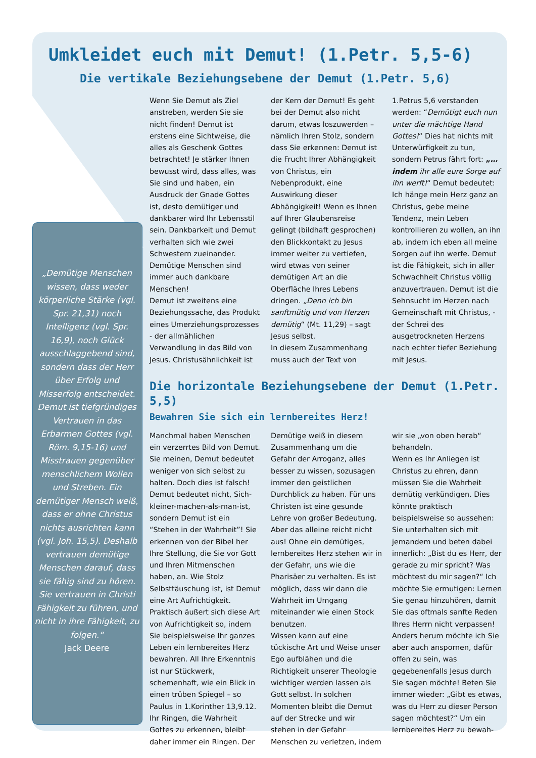Umkleidet euch mit Demut! (1.Petr. 5,5-6)
Die vertikale Beziehungsebene der Demut (1.Petr. 5,6)
„Demütige Menschen wissen, dass weder körperliche Stärke (vgl. Spr. 21,31) noch Intelligenz (vgl. Spr. 16,9), noch Glück ausschlaggebend sind, sondern dass der Herr über Erfolg und Misserfolg entscheidet. Demut ist tiefgründiges Vertrauen in das Erbarmen Gottes (vgl. Röm. 9,15-16) und Misstrauen gegenüber menschlichem Wollen und Streben. Ein demütiger Mensch weiß, dass er ohne Christus nichts ausrichten kann (vgl. Joh. 15,5). Deshalb vertrauen demütige Menschen darauf, dass sie fähig sind zu hören. Sie vertrauen in Christi Fähigkeit zu führen, und nicht in ihre Fähigkeit, zu folgen.“
Jack Deere
Wenn Sie Demut als Ziel anstreben, werden Sie sie nicht finden! Demut ist erstens eine Sichtweise, die alles als Geschenk Gottes betrachtet! Je stärker Ihnen bewusst wird, dass alles, was Sie sind und haben, ein Ausdruck der Gnade Gottes ist, desto demütiger und dankbarer wird Ihr Lebensstil sein. Dankbarkeit und Demut verhalten sich wie zwei Schwestern zueinander. Demütige Menschen sind immer auch dankbare Menschen!
Demut ist zweitens eine Beziehungssache, das Produkt eines Umerziehungsprozesses - der allmählichen Verwandlung in das Bild von Jesus. Christusähnlichkeit ist der Kern der Demut! Es geht bei der Demut also nicht darum, etwas loszuwerden – nämlich Ihren Stolz, sondern dass Sie erkennen: Demut ist die Frucht Ihrer Abhängigkeit von Christus, ein Nebenprodukt, eine Auswirkung dieser Abhängigkeit! Wenn es Ihnen auf Ihrer Glaubensreise gelingt (bildhaft gesprochen) den Blickkontakt zu Jesus immer weiter zu vertiefen, wird etwas von seiner demütigen Art an die Oberfläche Ihres Lebens dringen. „Denn ich bin sanftmütig und von Herzen demütig“ (Mt. 11,29) – sagt Jesus selbst.
In diesem Zusammenhang muss auch der Text von 1.Petrus 5,6 verstanden werden: “Demütigt euch nun unter die mächtige Hand Gottes!“ Dies hat nichts mit Unterwürfigkeit zu tun, sondern Petrus fährt fort: „…indem ihr alle eure Sorge auf ihn werft!“ Demut bedeutet: Ich hänge mein Herz ganz an Christus, gebe meine Tendenz, mein Leben kontrollieren zu wollen, an ihn ab, indem ich eben all meine Sorgen auf ihn werfe. Demut ist die Fähigkeit, sich in aller Schwachheit Christus völlig anzuvertrauen. Demut ist die Sehnsucht im Herzen nach Gemeinschaft mit Christus, - der Schrei des ausgetrockneten Herzens nach echter tiefer Beziehung mit Jesus.
Die horizontale Beziehungsebene der Demut (1.Petr. 5,5)
Bewahren Sie sich ein lernbereites Herz!
Manchmal haben Menschen ein verzerrtes Bild von Demut. Sie meinen, Demut bedeutet weniger von sich selbst zu halten. Doch dies ist falsch! Demut bedeutet nicht, Sich-kleiner-machen-als-man-ist, sondern Demut ist ein “Stehen in der Wahrheit”! Sie erkennen von der Bibel her Ihre Stellung, die Sie vor Gott und Ihren Mitmenschen haben, an. Wie Stolz Selbsttäuschung ist, ist Demut eine Art Aufrichtigkeit. Praktisch äußert sich diese Art von Aufrichtigkeit so, indem Sie beispielsweise Ihr ganzes Leben ein lernbereites Herz bewahren. All Ihre Erkenntnis ist nur Stückwerk, schemenhaft, wie ein Blick in einen trüben Spiegel – so Paulus in 1.Korinther 13,9.12. Ihr Ringen, die Wahrheit Gottes zu erkennen, bleibt daher immer ein Ringen. Der Demütige weiß in diesem Zusammenhang um die Gefahr der Arroganz, alles besser zu wissen, sozusagen immer den geistlichen Durchblick zu haben. Für uns Christen ist eine gesunde Lehre von großer Bedeutung. Aber das alleine reicht nicht aus! Ohne ein demütiges, lernbereites Herz stehen wir in der Gefahr, uns wie die Pharisäer zu verhalten. Es ist möglich, dass wir dann die Wahrheit im Umgang miteinander wie einen Stock benutzen.
Wissen kann auf eine tückische Art und Weise unser Ego aufblähen und die Richtigkeit unserer Theologie wichtiger werden lassen als Gott selbst. In solchen Momenten bleibt die Demut auf der Strecke und wir stehen in der Gefahr Menschen zu verletzen, indem wir sie „von oben herab“ behandeln.
Wenn es Ihr Anliegen ist Christus zu ehren, dann müssen Sie die Wahrheit demütig verkündigen. Dies könnte praktisch beispielsweise so aussehen: Sie unterhalten sich mit jemandem und beten dabei innerlich: „Bist du es Herr, der gerade zu mir spricht? Was möchtest du mir sagen?“ Ich möchte Sie ermutigen: Lernen Sie genau hinzuhören, damit Sie das oftmals sanfte Reden Ihres Herrn nicht verpassen! Anders herum möchte ich Sie aber auch anspornen, dafür offen zu sein, was gegebenenfalls Jesus durch Sie sagen möchte! Beten Sie immer wieder: „Gibt es etwas, was du Herr zu dieser Person sagen möchtest?“ Um ein lernbereites Herz zu bewah-